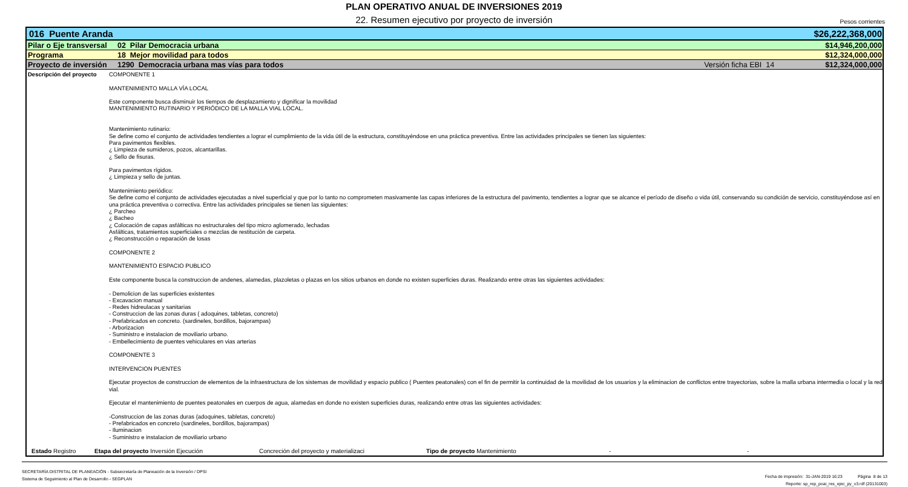PLAN OPERATIVO ANUAL DE INVERSIONES 2019
22. Resumen ejecutivo por proyecto de inversión Pesos corrientes
016 Puente Aranda $26,222,368,000
Pilar o Eje transversal
02 Pilar Democracia urbana $14,946,200,000
Programa 18 Mejor movilidad para todos $12,324,000,000
Proyecto de inversión
1290 Democracia urbana mas vías para todos
Versión ficha EBI 14 $12,324,000,000
Descripción del proyecto
COMPONENTE 1 MANTENIMIENTO MALLA VÍA LOCAL Este componente busca disminuir los tiempos de desplazamiento y dignificar la movilidad MANTENIMIENTO RUTINARIO Y PERIÓDICO DE LA MALLA VIAL LOCAL. Mantenimiento rutinario: Se define como el conjunto de actividades tendientes a lograr el cumplimiento de la vida útil de la estructura, constituyéndose en una práctica preventiva. Entre las actividades principales se tienen las siguientes: Para pavimentos flexibles. ¿ Limpieza de sumideros, pozos, alcantarillas. ¿ Sello de fisuras. Para pavimentos rígidos. ¿ Limpieza y sello de juntas. Mantenimiento periódico: Se define como el conjunto de actividades ejecutadas a nivel superficial y que por lo tanto no comprometen masivamente las capas inferiores de la estructura del pavimento, tendientes a lograr que se alcance el período de diseño o vida útil, conservando su condición de servicio, constituyéndose así en una práctica preventiva o correctiva. Entre las actividades principales se tienen las siguientes: ¿ Parcheo ¿ Bacheo ¿ Colocación de capas asfálticas no estructurales del tipo micro aglomerado, lechadas Asfálticas, tratamientos superficiales o mezclas de restitución de carpeta. ¿ Reconstrucción o reparación de losas COMPONENTE 2 MANTENIMIENTO ESPACIO PUBLICO Este componente busca la construccion de andenes, alamedas, plazoletas o plazas en los sitios urbanos en donde no existen superficies duras. Realizando entre otras las siguientes actividades: - Demolicion de las superficies existentes - Excavacion manual - Redes hidreulacas y sanitarias - Construccion de las zonas duras ( adoquines, tabletas, concreto) - Prefabricados en concreto. (sardineles, bordillos, bajorampas) - Arborizacion - Suministro e instalacion de moviliario urbano. - Embellecimiento de puentes vehiculares en vias arterias COMPONENTE 3 INTERVENCION PUENTES Ejecutar proyectos de construccion de elementos de la infraestructura de los sistemas de movilidad y espacio publico ( Puentes peatonales) con el fin de permitir la continuidad de la movilidad de los usuarios y la eliminacion de conflictos entre trayectorias, sobre la malla urbana intermedia o local y la red vial. Ejecutar el mantenimiento de puentes peatonales en cuerpos de agua, alamedas en donde no existen superficies duras, realizando entre otras las siguientes actividades: -Construccion de las zonas duras (adoquines, tabletas, concreto) - Prefabricados en concreto (sardineles, bordillos, bajorampas) - Iluminacion - Suministro e instalacion de moviliario urbano
Estado Registro Etapa del proyecto Inversión Ejecución Concreción del proyecto y materializaci Tipo de proyecto Mantenimiento - -
SECRETARÍA DISTRITAL DE PLANEACIÓN - Subsecretaría de Planeación de la Inversión / DPSI
Sistema de Seguimiento al Plan de Desarrollo - SEGPLAN
Fecha de impresión: 31-JAN-2019 16:23 Página 8 de 13
Reporte: sp_rep_poai_res_ejec_py_v3.rdf (20131003)